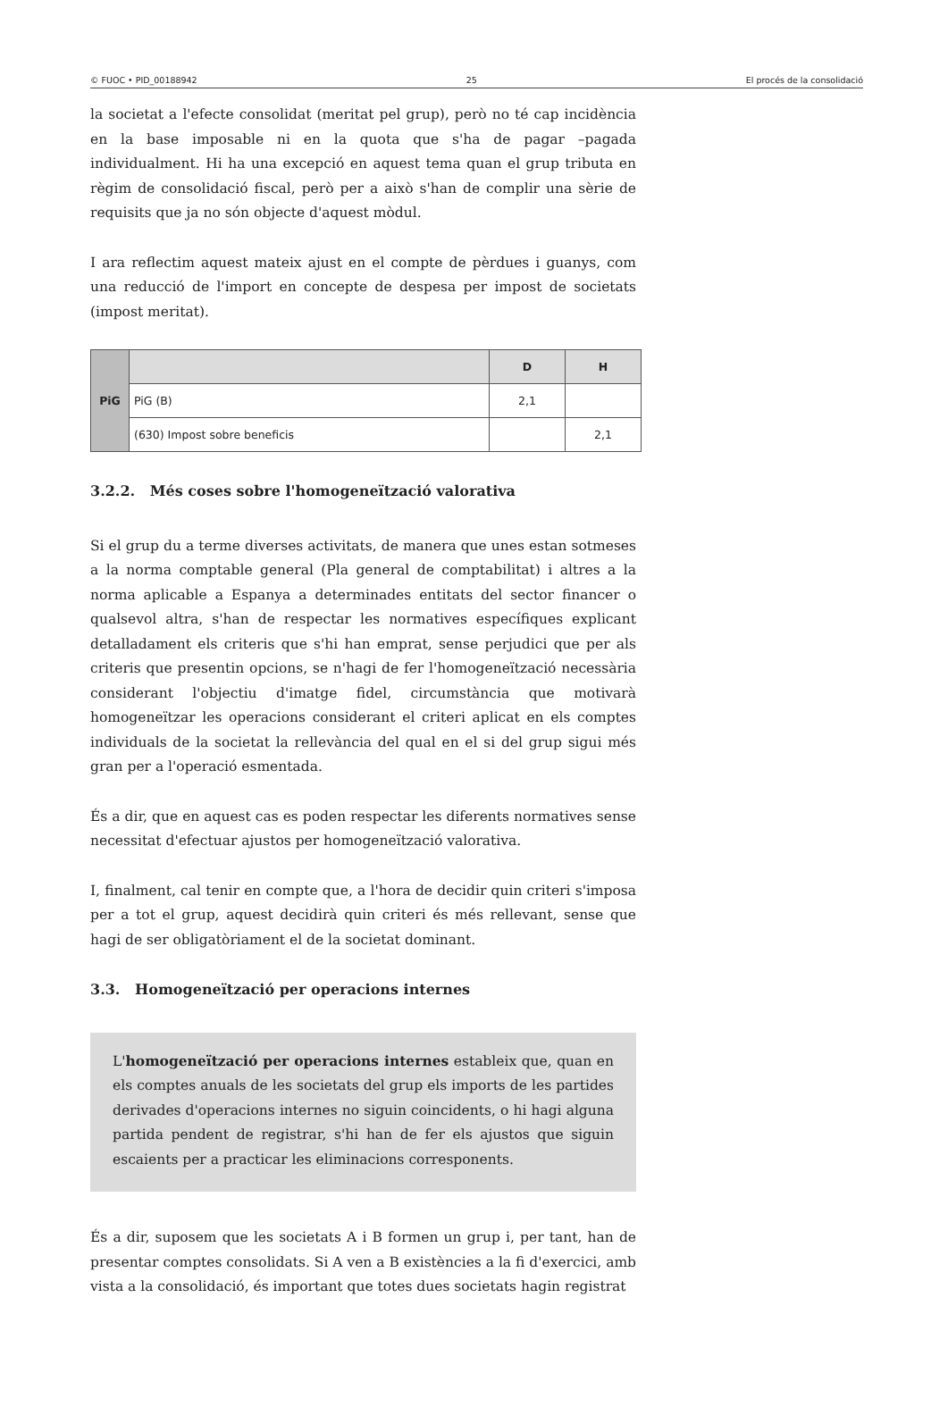© FUOC • PID_00188942 25 El procés de la consolidació
la societat a l'efecte consolidat (meritat pel grup), però no té cap incidència en la base imposable ni en la quota que s'ha de pagar –pagada individualment. Hi ha una excepció en aquest tema quan el grup tributa en règim de consolidació fiscal, però per a això s'han de complir una sèrie de requisits que ja no són objecte d'aquest mòdul.
I ara reflectim aquest mateix ajust en el compte de pèrdues i guanys, com una reducció de l'import en concepte de despesa per impost de societats (impost meritat).
| PiG | | D | H |
| | PiG (B) | 2,1 | |
| | (630) Impost sobre beneficis | | 2,1 |
3.2.2. Més coses sobre l'homogeneïtzació valorativa
Si el grup du a terme diverses activitats, de manera que unes estan sotmeses a la norma comptable general (Pla general de comptabilitat) i altres a la norma aplicable a Espanya a determinades entitats del sector financer o qualsevol altra, s'han de respectar les normatives específiques explicant detalladament els criteris que s'hi han emprat, sense perjudici que per als criteris que presentin opcions, se n'hagi de fer l'homogeneïtzació necessària considerant l'objectiu d'imatge fidel, circumstància que motivarà homogeneïtzar les operacions considerant el criteri aplicat en els comptes individuals de la societat la rellevància del qual en el si del grup sigui més gran per a l'operació esmentada.
És a dir, que en aquest cas es poden respectar les diferents normatives sense necessitat d'efectuar ajustos per homogeneïtzació valorativa.
I, finalment, cal tenir en compte que, a l'hora de decidir quin criteri s'imposa per a tot el grup, aquest decidirà quin criteri és més rellevant, sense que hagi de ser obligatòriament el de la societat dominant.
3.3. Homogeneïtzació per operacions internes
L'homogeneïtzació per operacions internes estableix que, quan en els comptes anuals de les societats del grup els imports de les partides derivades d'operacions internes no siguin coincidents, o hi hagi alguna partida pendent de registrar, s'hi han de fer els ajustos que siguin escaients per a practicar les eliminacions corresponents.
És a dir, suposem que les societats A i B formen un grup i, per tant, han de presentar comptes consolidats. Si A ven a B existències a la fi d'exercici, amb vista a la consolidació, és important que totes dues societats hagin registrat